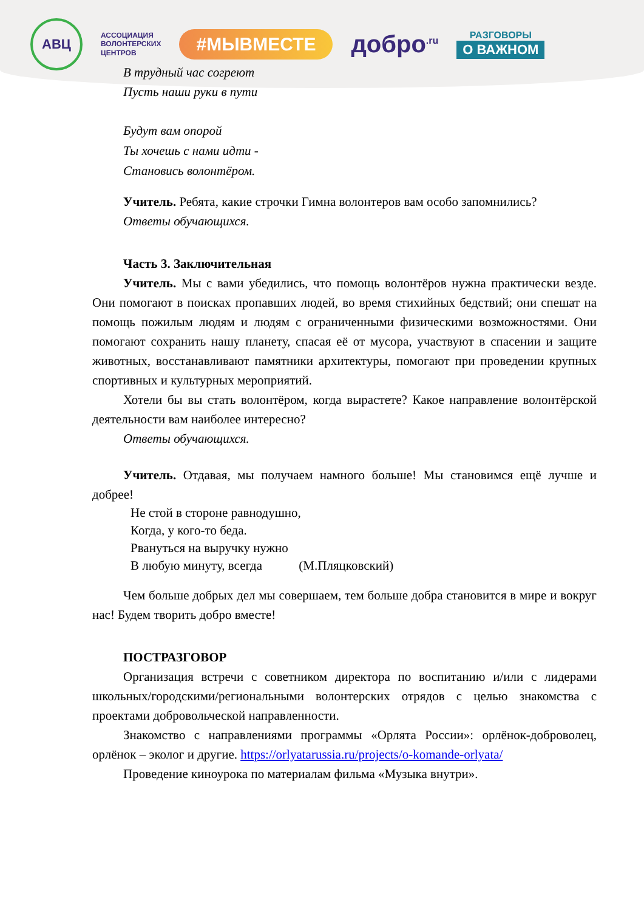АВЦ
АССОЦИАЦИЯ
ВОЛОНТЕРСКИХ
ЦЕНТРОВ
#МЫВМЕСТЕ
добро<sup>.ru</sup> РАЗГОВОРЫ
О ВАЖНОМ
В трудный час согреют
Пусть наши руки в пути
Будут вам опорой
Ты хочешь с нами идти -
Становись волонтёром.
Учитель. Ребята, какие строчки Гимна волонтеров вам особо запомнились?
Ответы обучающихся.
Часть 3. Заключительная
Учитель. Мы с вами убедились, что помощь волонтёров нужна практически везде. Они помогают в поисках пропавших людей, во время стихийных бедствий; они спешат на помощь пожилым людям и людям с ограниченными физическими возможностями. Они помогают сохранить нашу планету, спасая её от мусора, участвуют в спасении и защите животных, восстанавливают памятники архитектуры, помогают при проведении крупных спортивных и культурных мероприятий.
Хотели бы вы стать волонтёром, когда вырастете? Какое направление волонтёрской деятельности вам наиболее интересно?
Ответы обучающихся.
Учитель. Отдавая, мы получаем намного больше! Мы становимся ещё лучше и добрее!
Не стой в стороне равнодушно,
Когда, у кого-то беда.
Рвануться на выручку нужно
В любую минуту, всегда (М.Пляцковский)
Чем больше добрых дел мы совершаем, тем больше добра становится в мире и вокруг нас! Будем творить добро вместе!
ПОСТРАЗГОВОР
Организация встречи с советником директора по воспитанию и/или с лидерами школьных/городскими/региональными волонтерских отрядов с целью знакомства с проектами добровольческой направленности.
Знакомство с направлениями программы «Орлята России»: орлёнок-доброволец, орлёнок – эколог и другие. https://orlyatarussia.ru/projects/o-komande-orlyata/
Проведение киноурока по материалам фильма «Музыка внутри».